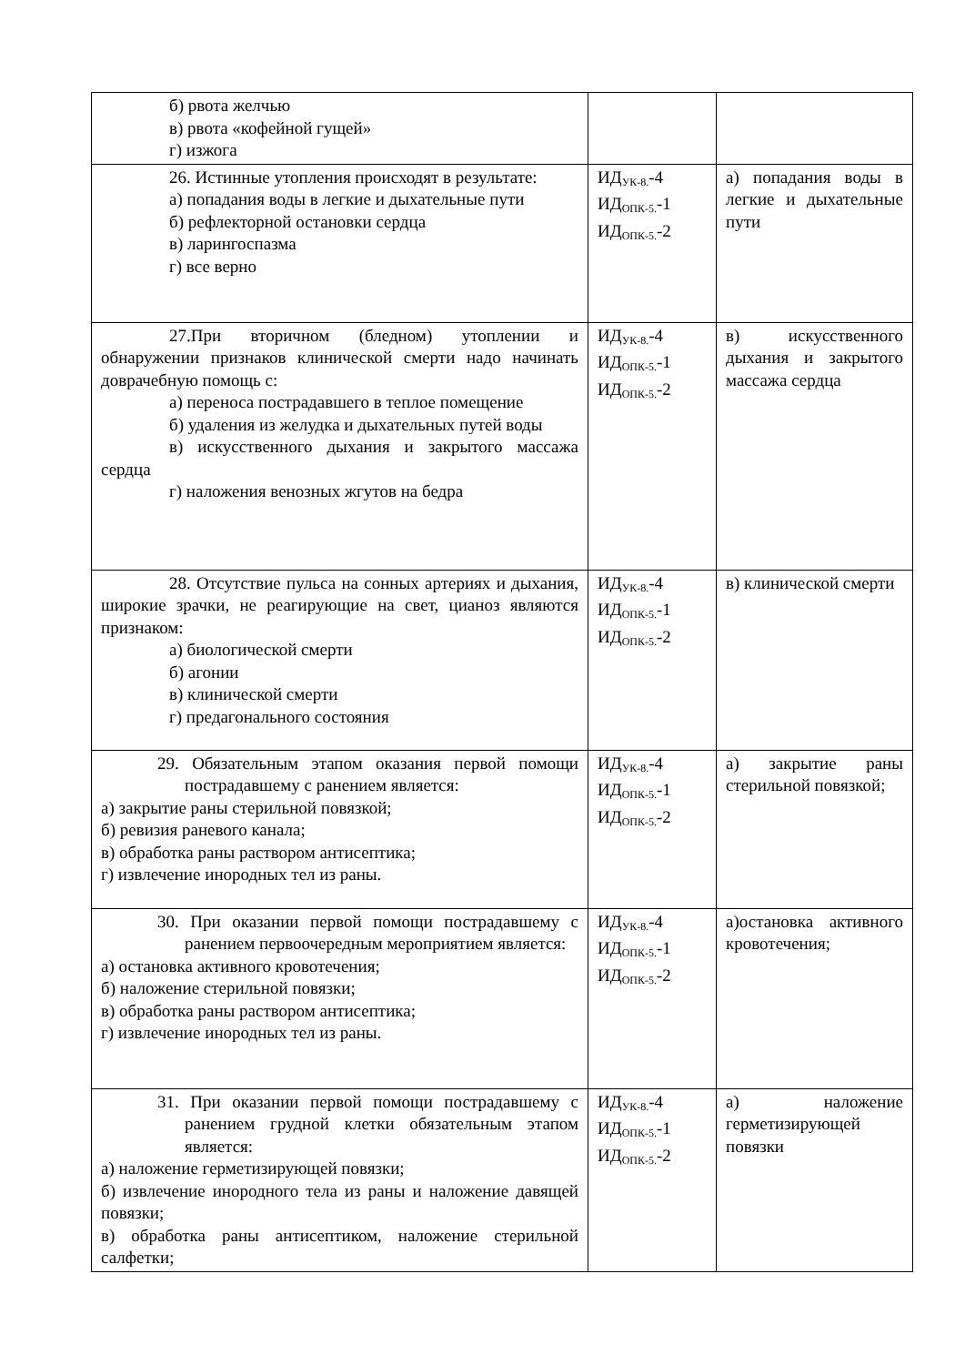| б) рвота желчью в) рвота «кофейной гущей» г) изжога | | |
| 26. Истинные утопления происходят в результате: а) попадания воды в легкие и дыхательные пути б) рефлекторной остановки сердца в) ларингоспазма г) все верно | ИД<sub>УК-8.</sub>-4 ИД<sub>ОПК-5.</sub>-1 ИД<sub>ОПК-5.</sub>-2 | а) попадания воды в легкие и дыхательные пути |
| 27.При вторичном (бледном) утоплении и обнаружении признаков клинической смерти надо начинать доврачебную помощь с: а) переноса пострадавшего в теплое помещение б) удаления из желудка и дыхательных путей воды в) искусственного дыхания и закрытого массажа сердца г) наложения венозных жгутов на бедра | ИД<sub>УК-8.</sub>-4 ИД<sub>ОПК-5.</sub>-1 ИД<sub>ОПК-5.</sub>-2 | в) искусственного дыхания и закрытого массажа сердца |
| 28. Отсутствие пульса на сонных артериях и дыхания, широкие зрачки, не реагирующие на свет, цианоз являются признаком: а) биологической смерти б) агонии в) клинической смерти г) предагонального состояния | ИД<sub>УК-8.</sub>-4 ИД<sub>ОПК-5.</sub>-1 ИД<sub>ОПК-5.</sub>-2 | в) клинической смерти |
| 29. Обязательным этапом оказания первой помощи пострадавшему с ранением является: а) закрытие раны стерильной повязкой; б) ревизия раневого канала; в) обработка раны раствором антисептика; г) извлечение инородных тел из раны. | ИД<sub>УК-8.</sub>-4 ИД<sub>ОПК-5.</sub>-1 ИД<sub>ОПК-5.</sub>-2 | а) закрытие раны стерильной повязкой; |
| 30. При оказании первой помощи пострадавшему с ранением первоочередным мероприятием является: а) остановка активного кровотечения; б) наложение стерильной повязки; в) обработка раны раствором антисептика; г) извлечение инородных тел из раны. | ИД<sub>УК-8.</sub>-4 ИД<sub>ОПК-5.</sub>-1 ИД<sub>ОПК-5.</sub>-2 | а)остановка активного кровотечения; |
| 31. При оказании первой помощи пострадавшему с ранением грудной клетки обязательным этапом является: а) наложение герметизирующей повязки; б) извлечение инородного тела из раны и наложение давящей повязки; в) обработка раны антисептиком, наложение стерильной салфетки; | ИД<sub>УК-8.</sub>-4 ИД<sub>ОПК-5.</sub>-1 ИД<sub>ОПК-5.</sub>-2 | а) наложение герметизирующей повязки |